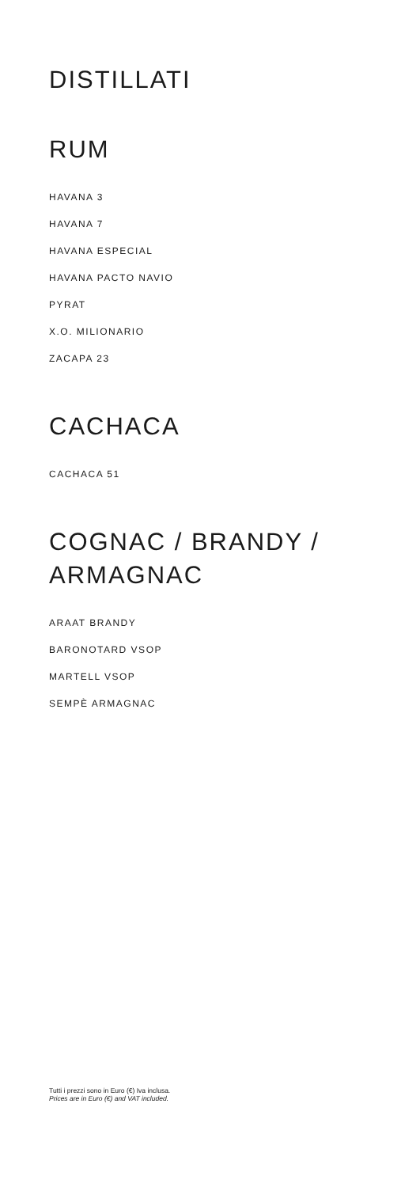DISTILLATI
RUM
HAVANA 3
HAVANA 7
HAVANA ESPECIAL
HAVANA PACTO NAVIO
PYRAT
X.O. MILIONARIO
ZACAPA 23
CACHACA
CACHACA 51
COGNAC / BRANDY /
ARMAGNAC
ARAAT BRANDY
BARONOTARD VSOP
MARTELL VSOP
SEMPÈ ARMAGNAC
Tutti i prezzi sono in Euro (€) Iva inclusa.
Prices are in Euro (€) and VAT included.